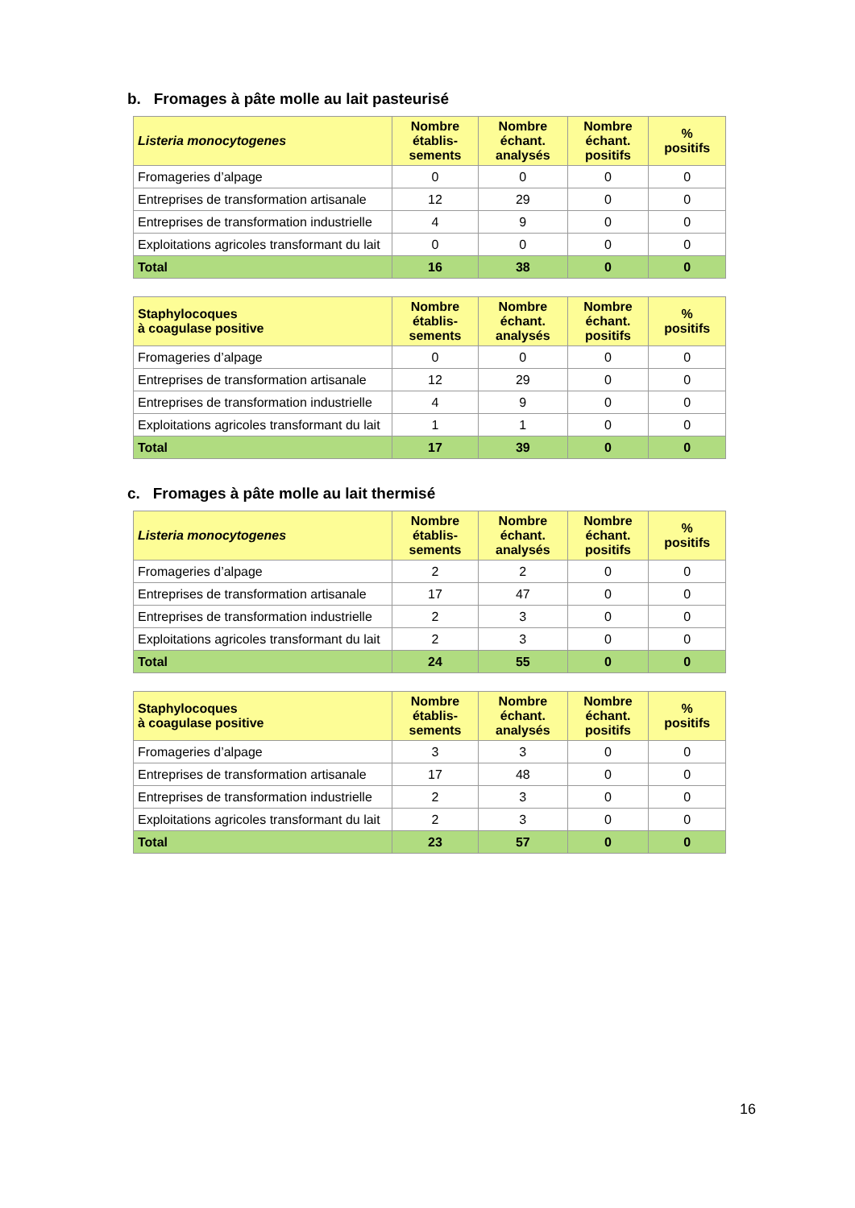b. Fromages à pâte molle au lait pasteurisé
| Listeria monocytogenes | Nombre établis- sements | Nombre échant. analysés | Nombre échant. positifs | % positifs |
| --- | --- | --- | --- | --- |
| Fromageries d’alpage | 0 | 0 | 0 | 0 |
| Entreprises de transformation artisanale | 12 | 29 | 0 | 0 |
| Entreprises de transformation industrielle | 4 | 9 | 0 | 0 |
| Exploitations agricoles transformant du lait | 0 | 0 | 0 | 0 |
| Total | 16 | 38 | 0 | 0 |
| Staphylocoques à coagulase positive | Nombre établis- sements | Nombre échant. analysés | Nombre échant. positifs | % positifs |
| --- | --- | --- | --- | --- |
| Fromageries d’alpage | 0 | 0 | 0 | 0 |
| Entreprises de transformation artisanale | 12 | 29 | 0 | 0 |
| Entreprises de transformation industrielle | 4 | 9 | 0 | 0 |
| Exploitations agricoles transformant du lait | 1 | 1 | 0 | 0 |
| Total | 17 | 39 | 0 | 0 |
c. Fromages à pâte molle au lait thermisé
| Listeria monocytogenes | Nombre établis- sements | Nombre échant. analysés | Nombre échant. positifs | % positifs |
| --- | --- | --- | --- | --- |
| Fromageries d’alpage | 2 | 2 | 0 | 0 |
| Entreprises de transformation artisanale | 17 | 47 | 0 | 0 |
| Entreprises de transformation industrielle | 2 | 3 | 0 | 0 |
| Exploitations agricoles transformant du lait | 2 | 3 | 0 | 0 |
| Total | 24 | 55 | 0 | 0 |
| Staphylocoques à coagulase positive | Nombre établis- sements | Nombre échant. analysés | Nombre échant. positifs | % positifs |
| --- | --- | --- | --- | --- |
| Fromageries d’alpage | 3 | 3 | 0 | 0 |
| Entreprises de transformation artisanale | 17 | 48 | 0 | 0 |
| Entreprises de transformation industrielle | 2 | 3 | 0 | 0 |
| Exploitations agricoles transformant du lait | 2 | 3 | 0 | 0 |
| Total | 23 | 57 | 0 | 0 |
16